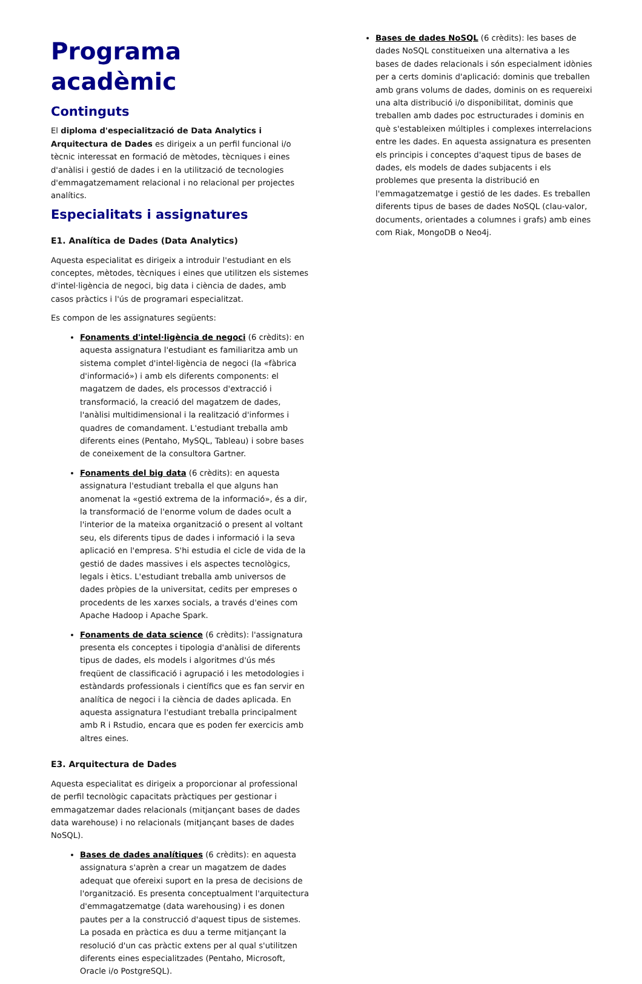Programa acadèmic
Continguts
El diploma d'especialització de Data Analytics i Arquitectura de Dades es dirigeix a un perfil funcional i/o tècnic interessat en formació de mètodes, tècniques i eines d'anàlisi i gestió de dades i en la utilització de tecnologies d'emmagatzemament relacional i no relacional per projectes analítics.
Especialitats i assignatures
E1. Analítica de Dades (Data Analytics)
Aquesta especialitat es dirigeix a introduir l'estudiant en els conceptes, mètodes, tècniques i eines que utilitzen els sistemes d'intel·ligència de negoci, big data i ciència de dades, amb casos pràctics i l'ús de programari especialitzat.
Es compon de les assignatures següents:
Fonaments d'intel·ligència de negoci (6 crèdits): en aquesta assignatura l'estudiant es familiaritza amb un sistema complet d'intel·ligència de negoci (la «fàbrica d'informació») i amb els diferents components: el magatzem de dades, els processos d'extracció i transformació, la creació del magatzem de dades, l'anàlisi multidimensional i la realització d'informes i quadres de comandament. L'estudiant treballa amb diferents eines (Pentaho, MySQL, Tableau) i sobre bases de coneixement de la consultora Gartner.
Fonaments del big data (6 crèdits): en aquesta assignatura l'estudiant treballa el que alguns han anomenat la «gestió extrema de la informació», és a dir, la transformació de l'enorme volum de dades ocult a l'interior de la mateixa organització o present al voltant seu, els diferents tipus de dades i informació i la seva aplicació en l'empresa. S'hi estudia el cicle de vida de la gestió de dades massives i els aspectes tecnològics, legals i ètics. L'estudiant treballa amb universos de dades pròpies de la universitat, cedits per empreses o procedents de les xarxes socials, a través d'eines com Apache Hadoop i Apache Spark.
Fonaments de data science (6 crèdits): l'assignatura presenta els conceptes i tipologia d'anàlisi de diferents tipus de dades, els models i algoritmes d'ús més freqüent de classificació i agrupació i les metodologies i estàndards professionals i científics que es fan servir en analítica de negoci i la ciència de dades aplicada. En aquesta assignatura l'estudiant treballa principalment amb R i Rstudio, encara que es poden fer exercicis amb altres eines.
E3. Arquitectura de Dades
Aquesta especialitat es dirigeix a proporcionar al professional de perfil tecnològic capacitats pràctiques per gestionar i emmagatzemar dades relacionals (mitjançant bases de dades data warehouse) i no relacionals (mitjançant bases de dades NoSQL).
Bases de dades analítiques (6 crèdits): en aquesta assignatura s'aprèn a crear un magatzem de dades adequat que ofereixi suport en la presa de decisions de l'organització. Es presenta conceptualment l'arquitectura d'emmagatzematge (data warehousing) i es donen pautes per a la construcció d'aquest tipus de sistemes. La posada en pràctica es duu a terme mitjançant la resolució d'un cas pràctic extens per al qual s'utilitzen diferents eines especialitzades (Pentaho, Microsoft, Oracle i/o PostgreSQL).
Bases de dades NoSQL (6 crèdits): les bases de dades NoSQL constitueixen una alternativa a les bases de dades relacionals i són especialment idònies per a certs dominis d'aplicació: dominis que treballen amb grans volums de dades, dominis on es requereixi una alta distribució i/o disponibilitat, dominis que treballen amb dades poc estructurades i dominis en què s'estableixen múltiples i complexes interrelacions entre les dades. En aquesta assignatura es presenten els principis i conceptes d'aquest tipus de bases de dades, els models de dades subjacents i els problemes que presenta la distribució en l'emmagatzematge i gestió de les dades. Es treballen diferents tipus de bases de dades NoSQL (clau-valor, documents, orientades a columnes i grafs) amb eines com Riak, MongoDB o Neo4j.